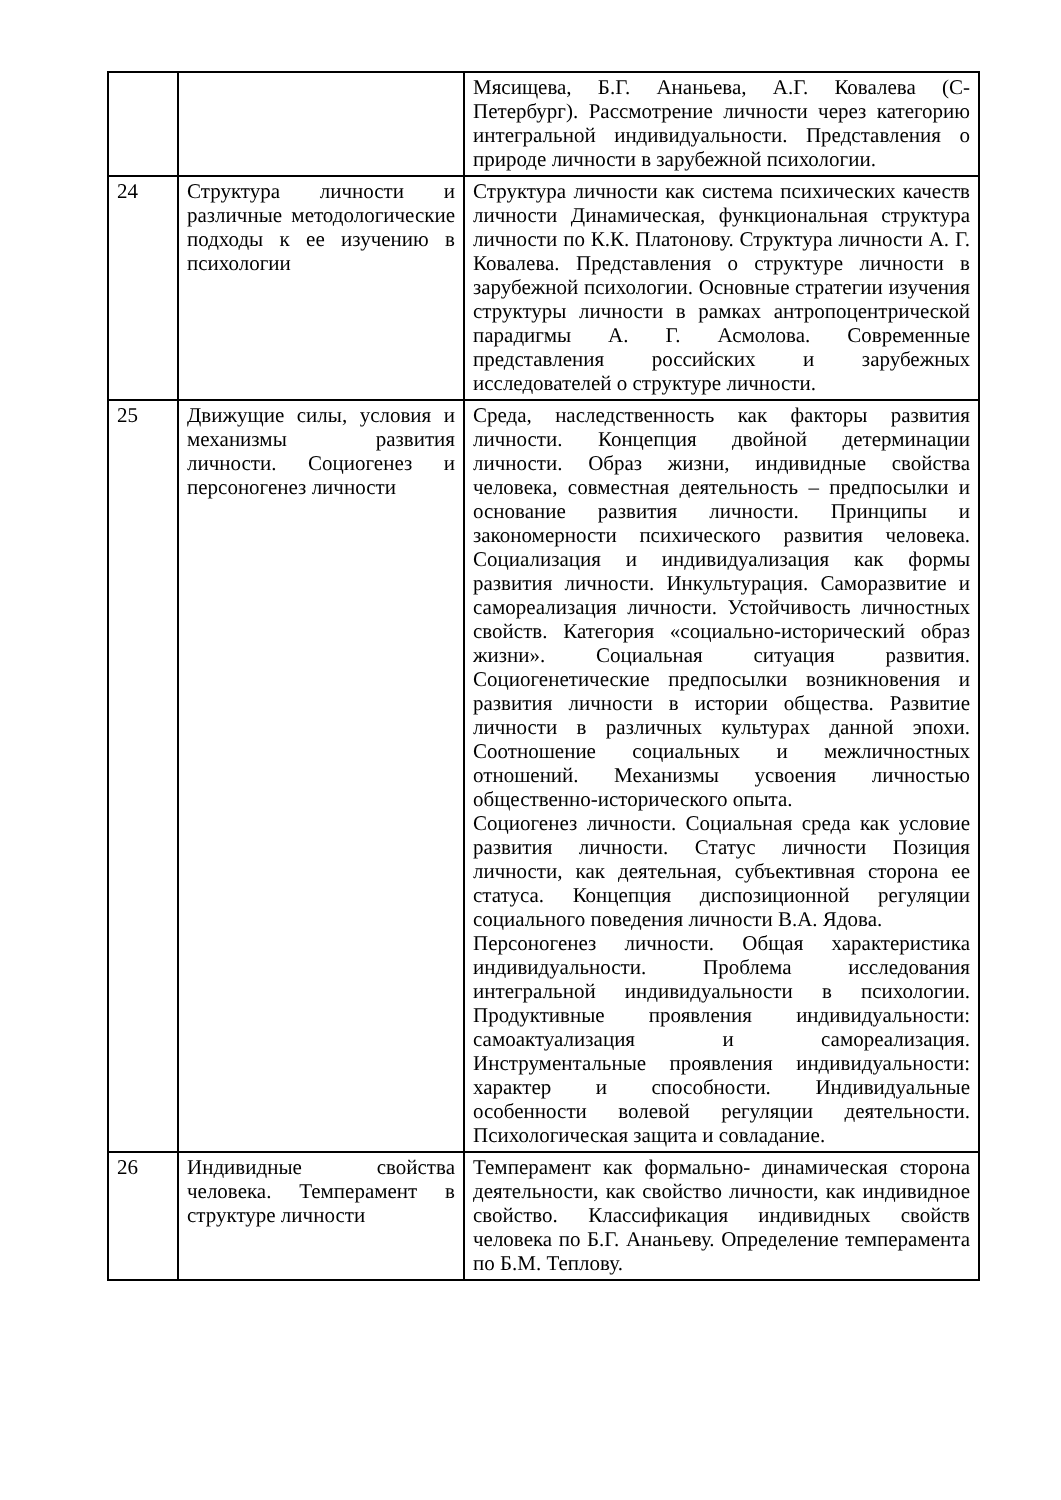| | | Мясищева, Б.Г. Ананьева, А.Г. Ковалева (С-Петербург). Рассмотрение личности через категорию интегральной индивидуальности. Представления о природе личности в зарубежной психологии. |
| 24 | Структура личности и различные методологические подходы к ее изучению в психологии | Структура личности как система психических качеств личности Динамическая, функциональная структура личности по К.К. Платонову. Структура личности А. Г. Ковалева. Представления о структуре личности в зарубежной психологии. Основные стратегии изучения структуры личности в рамках антропоцентрической парадигмы А. Г. Асмолова. Современные представления российских и зарубежных исследователей о структуре личности. |
| 25 | Движущие силы, условия и механизмы развития личности. Социогенез и персоногенез личности | Среда, наследственность как факторы развития личности. Концепция двойной детерминации личности. Образ жизни, индивидные свойства человека, совместная деятельность – предпосылки и основание развития личности. Принципы и закономерности психического развития человека. Социализация и индивидуализация как формы развития личности. Инкультурация. Саморазвитие и самореализация личности. Устойчивость личностных свойств. Категория «социально-исторический образ жизни». Социальная ситуация развития. Социогенетические предпосылки возникновения и развития личности в истории общества. Развитие личности в различных культурах данной эпохи. Соотношение социальных и межличностных отношений. Механизмы усвоения личностью общественно-исторического опыта. Социогенез личности. Социальная среда как условие развития личности. Статус личности Позиция личности, как деятельная, субъективная сторона ее статуса. Концепция диспозиционной регуляции социального поведения личности В.А. Ядова. Персоногенез личности. Общая характеристика индивидуальности. Проблема исследования интегральной индивидуальности в психологии. Продуктивные проявления индивидуальности: самоактуализация и самореализация. Инструментальные проявления индивидуальности: характер и способности. Индивидуальные особенности волевой регуляции деятельности. Психологическая защита и совладание. |
| 26 | Индивидные свойства человека. Темперамент в структуре личности | Темперамент как формально- динамическая сторона деятельности, как свойство личности, как индивидное свойство. Классификация индивидных свойств человека по Б.Г. Ананьеву. Определение темперамента по Б.М. Теплову. |